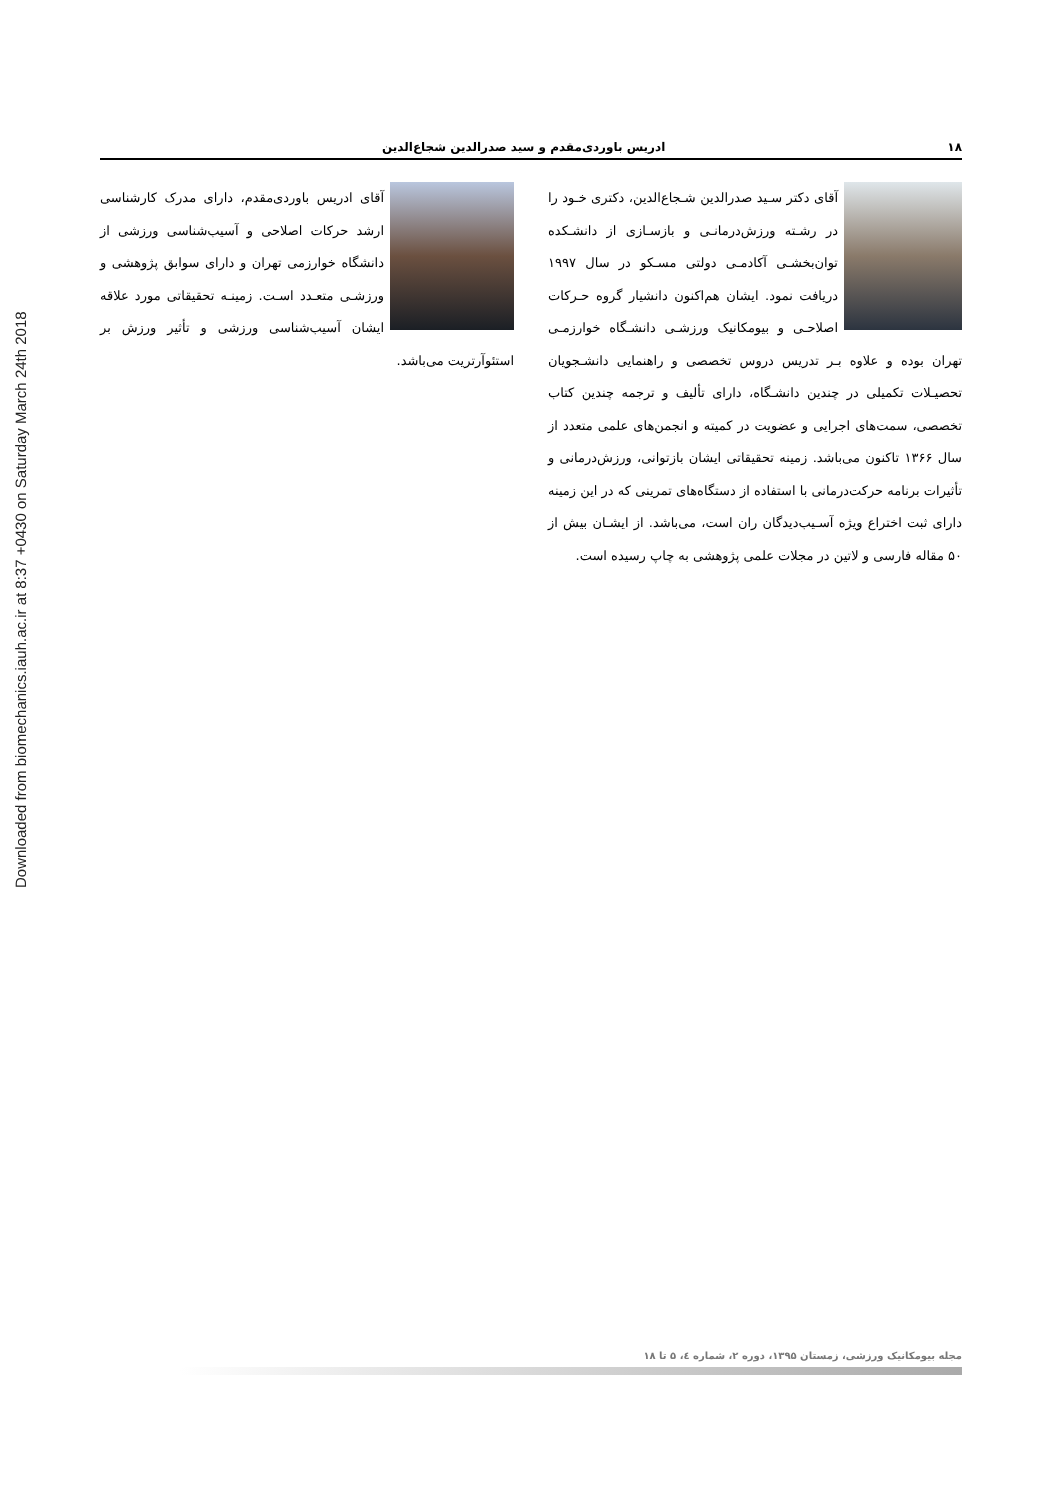Downloaded from biomechanics.iauh.ac.ir at 8:37 +0430 on Saturday March 24th 2018
۱۸ ادریس باوردی‌مقدم و سید صدرالدین شجاع‌الدین
آقای دکتر سـید صدرالدین شـجاع‌الدین، دکتری خـود را در رشـته ورزش‌درمانـی و بازسـازی از دانشـکده توان‌بخشـی آکادمـی دولتی مسـکو در سال ۱۹۹۷ دریافت نمود. ایشان هم‌اکنون دانشیار گروه حـرکات اصلاحـی و بیومکانیک ورزشـی دانشـگاه خوارزمـی تهران بوده و علاوه بـر تدریس دروس تخصصی و راهنمایی دانشـجویان تحصیـلات تکمیلی در چندین دانشـگاه، دارای تألیف و ترجمه چندین کتاب تخصصی، سمت‌های اجرایی و عضویت در کمیته و انجمن‌های علمی متعدد از سال ۱۳۶۶ تاکنون می‌باشد. زمینه تحقیقاتی ایشان بازتوانی، ورزش‌درمانی و تأثیرات برنامه حرکت‌درمانی با استفاده از دستگاه‌های تمرینی که در این زمینه دارای ثبت اختراع ویژه آسـیب‌دیدگان ران است، می‌باشد. از ایشـان بیش از ۵۰ مقاله فارسی و لاتین در مجلات علمی پژوهشی به چاپ رسیده است.
آقای ادریس باوردی‌مقدم، دارای مدرک کارشناسی ارشد حرکات اصلاحی و آسیب‌شناسی ورزشی از دانشگاه خوارزمی تهران و دارای سوابق پژوهشی و ورزشـی متعـدد اسـت. زمینـه تحقیقاتی مورد علاقه ایشان آسیب‌شناسی ورزشی و تأثیر ورزش بر استئوآرتریت می‌باشد.
مجله بیومکانیک ورزشی، زمستان ۱۳۹۵، دوره ۲، شماره ٤، ۵ تا ۱۸